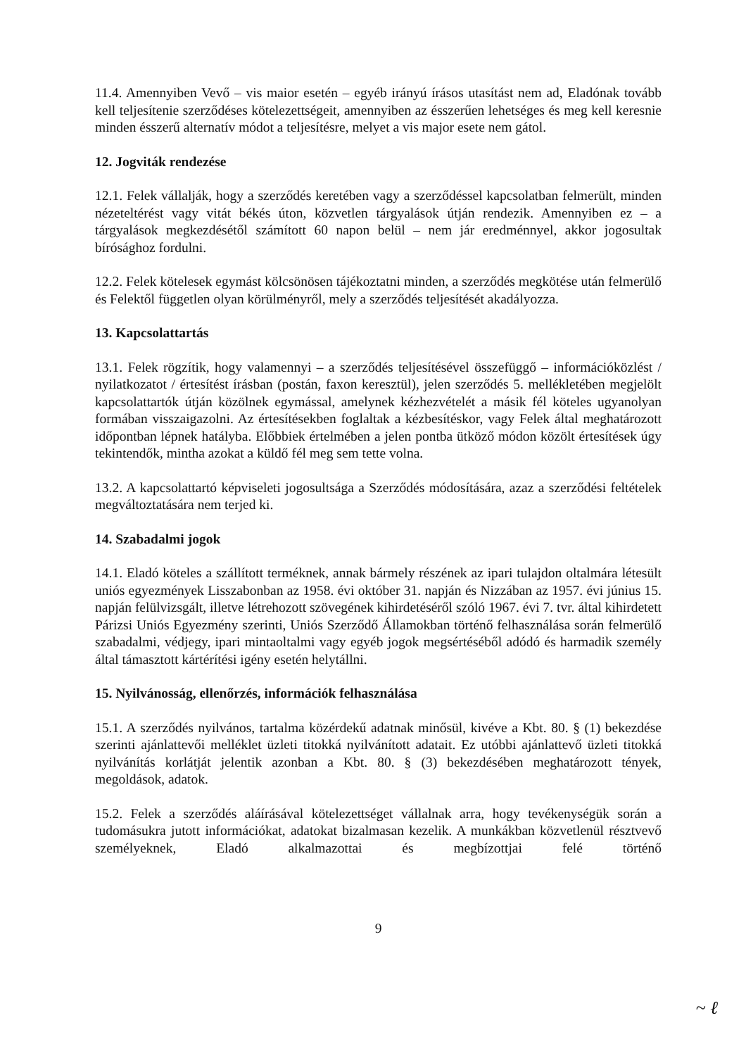11.4. Amennyiben Vevő – vis maior esetén – egyéb irányú írásos utasítást nem ad, Eladónak tovább kell teljesítenie szerződéses kötelezettségeit, amennyiben az ésszerűen lehetséges és meg kell keresnie minden ésszerű alternatív módot a teljesítésre, melyet a vis major esete nem gátol.
12. Jogviták rendezése
12.1. Felek vállalják, hogy a szerződés keretében vagy a szerződéssel kapcsolatban felmerült, minden nézeteltérést vagy vitát békés úton, közvetlen tárgyalások útján rendezik. Amennyiben ez – a tárgyalások megkezdésétől számított 60 napon belül – nem jár eredménnyel, akkor jogosultak bírósághoz fordulni.
12.2. Felek kötelesek egymást kölcsönösen tájékoztatni minden, a szerződés megkötése után felmerülő és Felektől független olyan körülményről, mely a szerződés teljesítését akadályozza.
13. Kapcsolattartás
13.1. Felek rögzítik, hogy valamennyi – a szerződés teljesítésével összefüggő – információközlést / nyilatkozatot / értesítést írásban (postán, faxon keresztül), jelen szerződés 5. mellékletében megjelölt kapcsolattartók útján közölnek egymással, amelynek kézhezvételét a másik fél köteles ugyanolyan formában visszaigazolni. Az értesítésekben foglaltak a kézbesítéskor, vagy Felek által meghatározott időpontban lépnek hatályba. Előbbiek értelmében a jelen pontba ütköző módon közölt értesítések úgy tekintendők, mintha azokat a küldő fél meg sem tette volna.
13.2. A kapcsolattartó képviseleti jogosultsága a Szerződés módosítására, azaz a szerződési feltételek megváltoztatására nem terjed ki.
14. Szabadalmi jogok
14.1. Eladó köteles a szállított terméknek, annak bármely részének az ipari tulajdon oltalmára létesült uniós egyezmények Lisszabonban az 1958. évi október 31. napján és Nizzában az 1957. évi június 15. napján felülvizsgált, illetve létrehozott szövegének kihirdetéséről szóló 1967. évi 7. tvr. által kihirdetett Párizsi Uniós Egyezmény szerinti, Uniós Szerződő Államokban történő felhasználása során felmerülő szabadalmi, védjegy, ipari mintaoltalmi vagy egyéb jogok megsértéséből adódó és harmadik személy által támasztott kártérítési igény esetén helytállni.
15. Nyilvánosság, ellenőrzés, információk felhasználása
15.1. A szerződés nyilvános, tartalma közérdekű adatnak minősül, kivéve a Kbt. 80. § (1) bekezdése szerinti ajánlattevői melléklet üzleti titokká nyilvánított adatait. Ez utóbbi ajánlattevő üzleti titokká nyilvánítás korlátját jelentik azonban a Kbt. 80. § (3) bekezdésében meghatározott tények, megoldások, adatok.
15.2. Felek a szerződés aláírásával kötelezettséget vállalnak arra, hogy tevékenységük során a tudomásukra jutott információkat, adatokat bizalmasan kezelik. A munkákban közvetlenül résztvevő személyeknek, Eladó alkalmazottai és megbízottjai felé történő
9
~ ℓ